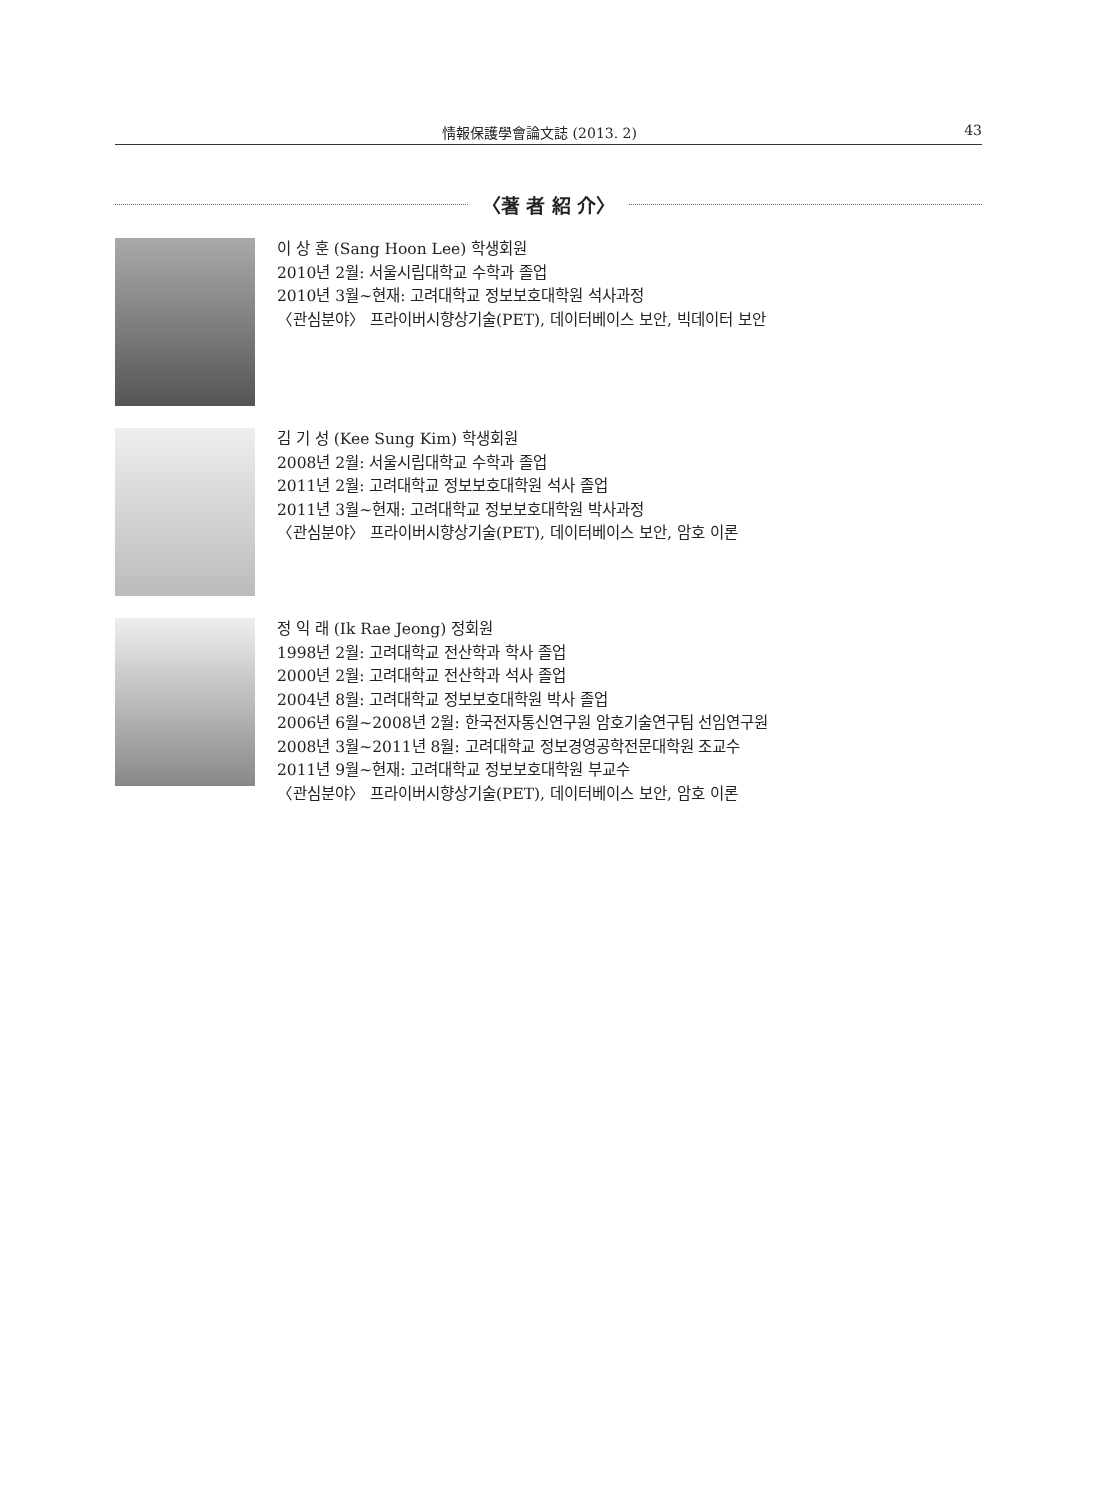情報保護學會論文誌 (2013. 2) 43
〈著 者 紹 介〉
이 상 훈 (Sang Hoon Lee) 학생회원
2010년 2월: 서울시립대학교 수학과 졸업
2010년 3월~현재: 고려대학교 정보보호대학원 석사과정
〈관심분야〉 프라이버시향상기술(PET), 데이터베이스 보안, 빅데이터 보안
김 기 성 (Kee Sung Kim) 학생회원
2008년 2월: 서울시립대학교 수학과 졸업
2011년 2월: 고려대학교 정보보호대학원 석사 졸업
2011년 3월~현재: 고려대학교 정보보호대학원 박사과정
〈관심분야〉 프라이버시향상기술(PET), 데이터베이스 보안, 암호 이론
정 익 래 (Ik Rae Jeong) 정회원
1998년 2월: 고려대학교 전산학과 학사 졸업
2000년 2월: 고려대학교 전산학과 석사 졸업
2004년 8월: 고려대학교 정보보호대학원 박사 졸업
2006년 6월~2008년 2월: 한국전자통신연구원 암호기술연구팀 선임연구원
2008년 3월~2011년 8월: 고려대학교 정보경영공학전문대학원 조교수
2011년 9월~현재: 고려대학교 정보보호대학원 부교수
〈관심분야〉 프라이버시향상기술(PET), 데이터베이스 보안, 암호 이론